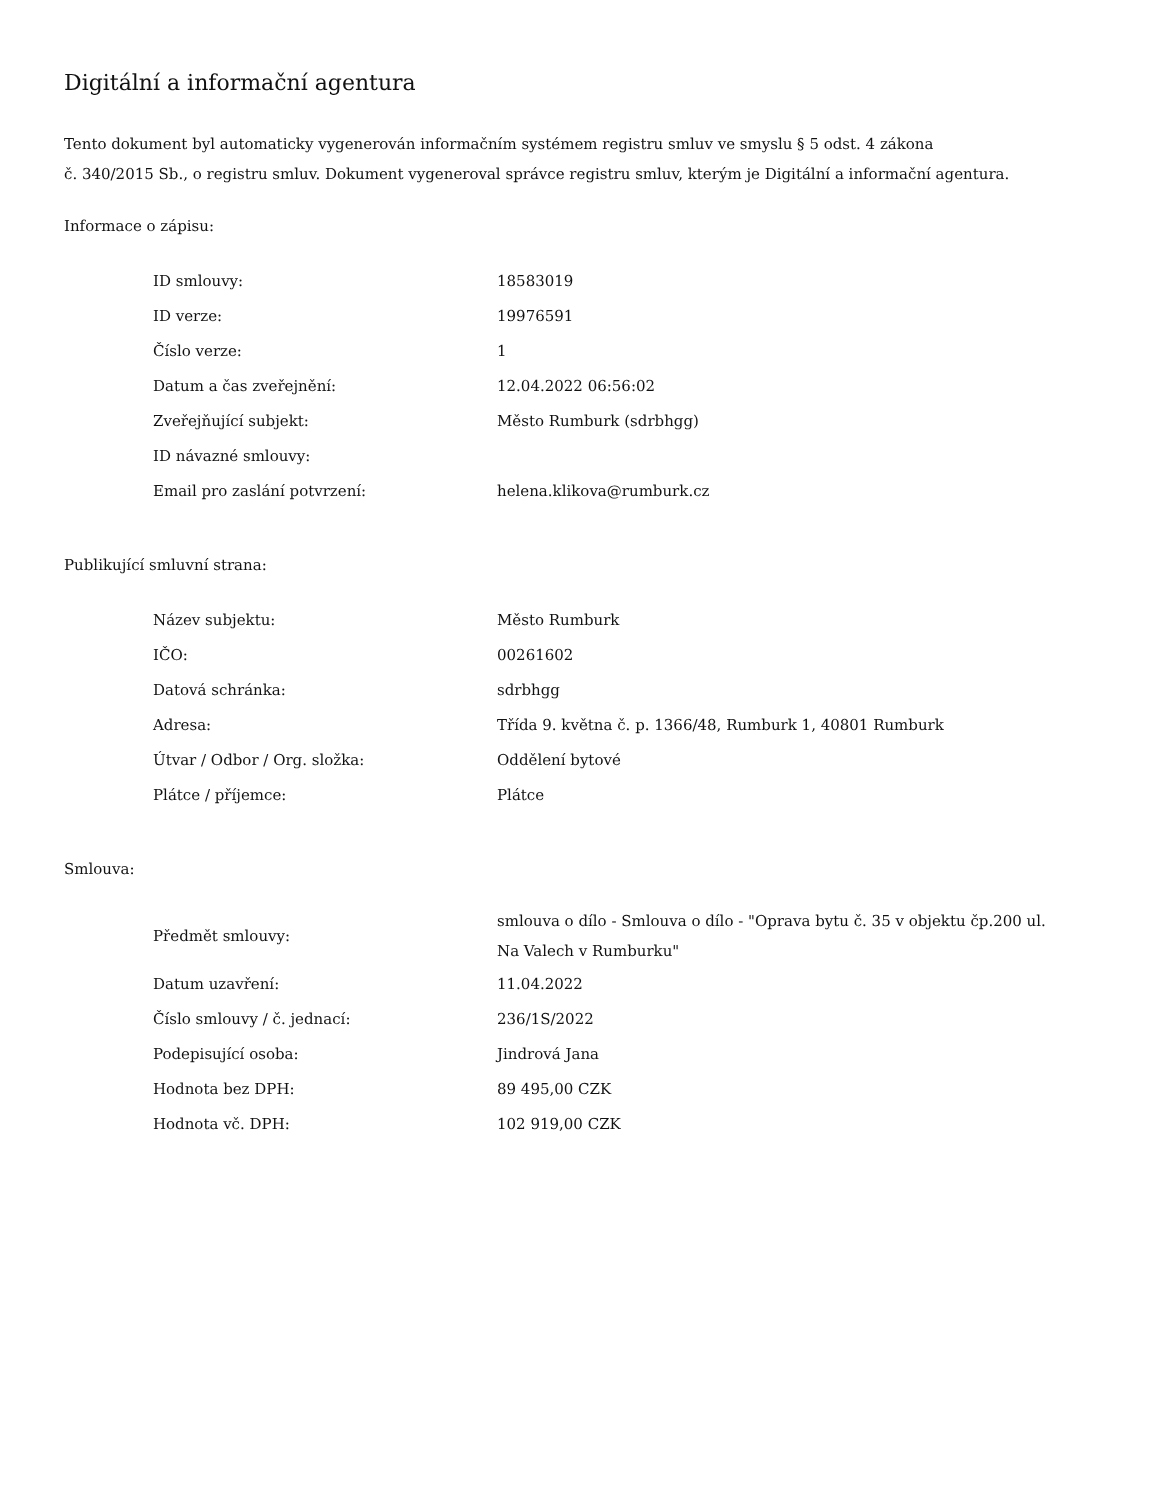Digitální a informační agentura
Tento dokument byl automaticky vygenerován informačním systémem registru smluv ve smyslu § 5 odst. 4 zákona
č. 340/2015 Sb., o registru smluv. Dokument vygeneroval správce registru smluv, kterým je Digitální a informační agentura.
Informace o zápisu:
| ID smlouvy: | 18583019 |
| ID verze: | 19976591 |
| Číslo verze: | 1 |
| Datum a čas zveřejnění: | 12.04.2022 06:56:02 |
| Zveřejňující subjekt: | Město Rumburk (sdrbhgg) |
| ID návazné smlouvy: | |
| Email pro zaslání potvrzení: | helena.klikova@rumburk.cz |
Publikující smluvní strana:
| Název subjektu: | Město Rumburk |
| IČO: | 00261602 |
| Datová schránka: | sdrbhgg |
| Adresa: | Třída 9. května č. p. 1366/48, Rumburk 1, 40801 Rumburk |
| Útvar / Odbor / Org. složka: | Oddělení bytové |
| Plátce / příjemce: | Plátce |
Smlouva:
| Předmět smlouvy: | smlouva o dílo - Smlouva o dílo - "Oprava bytu č. 35 v objektu čp.200 ul. Na Valech v Rumburku" |
| Datum uzavření: | 11.04.2022 |
| Číslo smlouvy / č. jednací: | 236/1S/2022 |
| Podepisující osoba: | Jindrová Jana |
| Hodnota bez DPH: | 89 495,00 CZK |
| Hodnota vč. DPH: | 102 919,00 CZK |